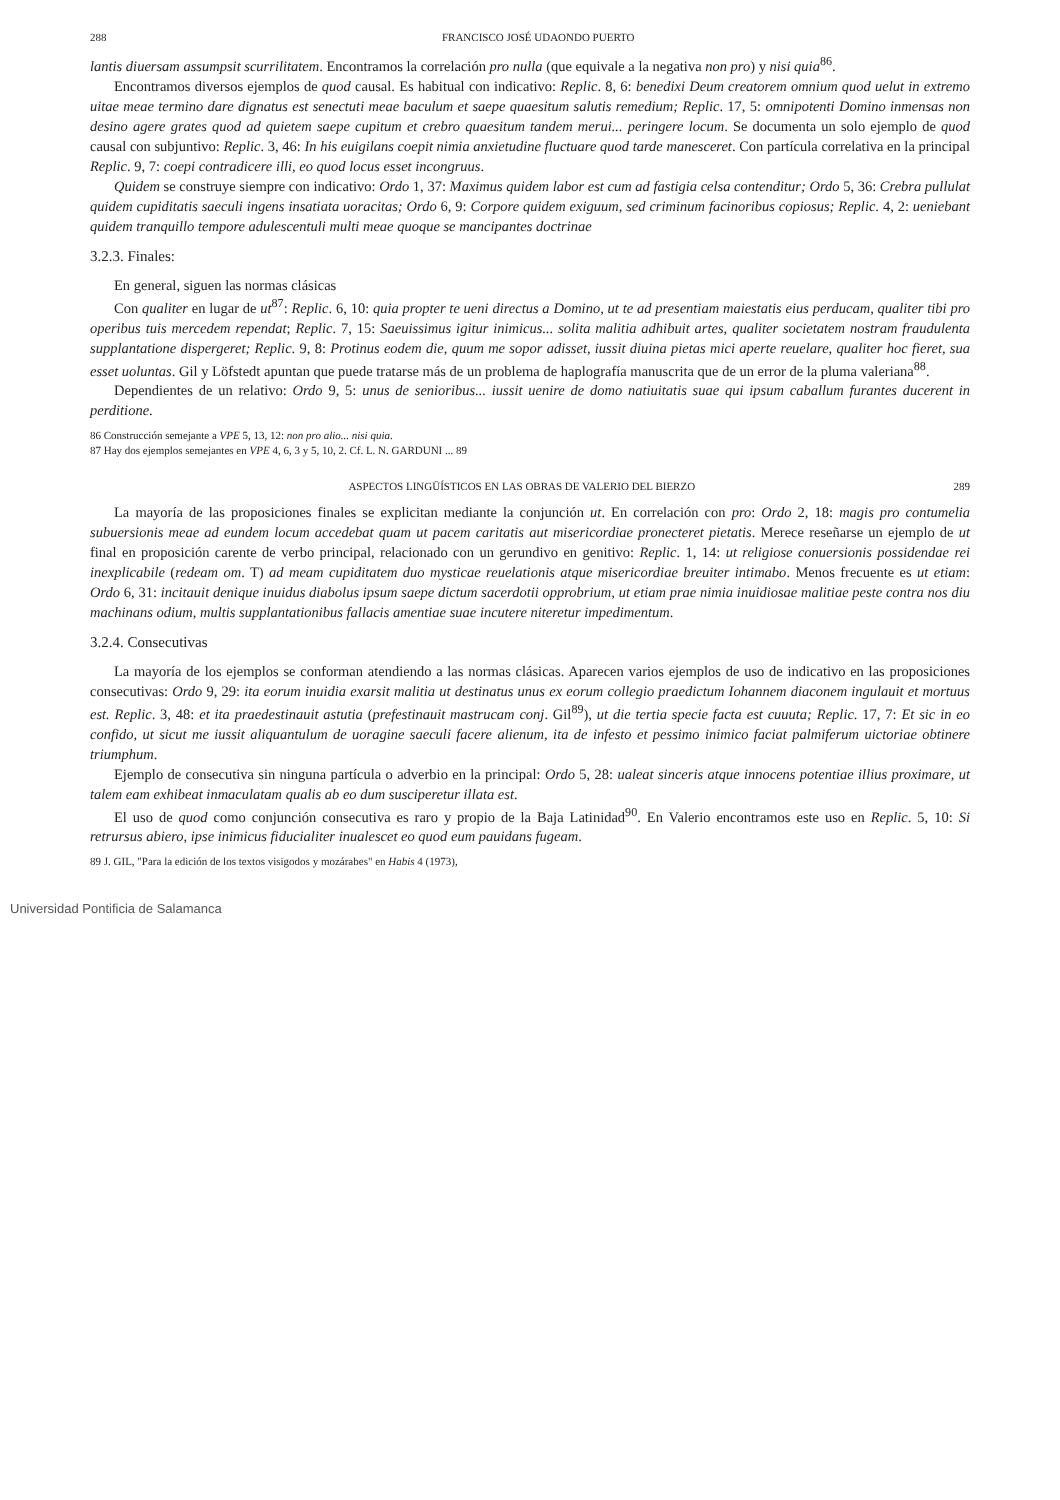288 FRANCISCO JOSÉ UDAONDO PUERTO
lantis diuersam assumpsit scurrilitatem. Encontramos la correlación pro nulla (que equivale a la negativa non pro) y nisi quia<sup>86</sup>.
Encontramos diversos ejemplos de quod causal. Es habitual con indicativo: Replic. 8, 6: benedixi Deum creatorem omnium quod uelut in extremo uitae meae termino dare dignatus est senectuti meae baculum et saepe quaesitum salutis remedium; Replic. 17, 5: omnipotenti Domino inmensas non desino agere grates quod ad quietem saepe cupitum et crebro quaesitum tandem merui... peringere locum. Se documenta un solo ejemplo de quod causal con subjuntivo: Replic. 3, 46: In his euigilans coepit nimia anxietudine fluctuare quod tarde manesceret. Con partícula correlativa en la principal Replic. 9, 7: coepi contradicere illi, eo quod locus esset incongruus.
Quidem se construye siempre con indicativo: Ordo 1, 37: Maximus quidem labor est cum ad fastigia celsa contenditur; Ordo 5, 36: Crebra pullulat quidem cupiditatis saeculi ingens insatiata uoracitas; Ordo 6, 9: Corpore quidem exiguum, sed criminum facinoribus copiosus; Replic. 4, 2: ueniebant quidem tranquillo tempore adulescentuli multi meae quoque se mancipantes doctrinae
3.2.3. Finales:
En general, siguen las normas clásicas
Con qualiter en lugar de ut<sup>87</sup>: Replic. 6, 10: quia propter te ueni directus a Domino, ut te ad presentiam maiestatis eius perducam, qualiter tibi pro operibus tuis mercedem rependat; Replic. 7, 15: Saeuissimus igitur inimicus... solita malitia adhibuit artes, qualiter societatem nostram fraudulenta supplantatione dispergeret; Replic. 9, 8: Protinus eodem die, quum me sopor adisset, iussit diuina pietas mici aperte reuelare, qualiter hoc fieret, sua esset uoluntas. Gil y Löfstedt apuntan que puede tratarse más de un problema de haplografía manuscrita que de un error de la pluma valeriana<sup>88</sup>.
Dependientes de un relativo: Ordo 9, 5: unus de senioribus... iussit uenire de domo natiuitatis suae qui ipsum caballum furantes ducerent in perditione.
86 Construcción semejante a VPE 5, 13, 12: non pro alio... nisi quia.
87 Hay dos ejemplos semejantes en VPE 4, 6, 3 y 5, 10, 2. Cf. L. N. GARDUNI ... 89
ASPECTOS LINGÜÍSTICOS EN LAS OBRAS DE VALERIO DEL BIERZO 289
La mayoría de las proposiciones finales se explicitan mediante la conjunción ut. En correlación con pro: Ordo 2, 18: magis pro contumelia subuersionis meae ad eundem locum accedebat quam ut pacem caritatis aut misericordiae pronecteret pietatis. Merece reseñarse un ejemplo de ut final en proposición carente de verbo principal, relacionado con un gerundivo en genitivo: Replic. 1, 14: ut religiose conuersionis possidendae rei inexplicabile (redeam om. T) ad meam cupiditatem duo mysticae reuelationis atque misericordiae breuiter intimabo. Menos frecuente es ut etiam: Ordo 6, 31: incitauit denique inuidus diabolus ipsum saepe dictum sacerdotii opprobrium, ut etiam prae nimia inuidiosae malitiae peste contra nos diu machinans odium, multis supplantationibus fallacis amentiae suae incutere niteretur impedimentum.
3.2.4. Consecutivas
La mayoría de los ejemplos se conforman atendiendo a las normas clásicas. Aparecen varios ejemplos de uso de indicativo en las proposiciones consecutivas: Ordo 9, 29: ita eorum inuidia exarsit malitia ut destinatus unus ex eorum collegio praedictum Iohannem diaconem ingulauit et mortuus est. Replic. 3, 48: et ita praedestinauit astutia (prefestinauit mastrucam conj. Gil<sup>89</sup>), ut die tertia specie facta est cuuuta; Replic. 17, 7: Et sic in eo confido, ut sicut me iussit aliquantulum de uoragine saeculi facere alienum, ita de infesto et pessimo inimico faciat palmiferum uictoriae obtinere triumphum.
Ejemplo de consecutiva sin ninguna partícula o adverbio en la principal: Ordo 5, 28: ualeat sinceris atque innocens potentiae illius proximare, ut talem eam exhibeat inmaculatam qualis ab eo dum susciperetur illata est.
El uso de quod como conjunción consecutiva es raro y propio de la Baja Latinidad<sup>90</sup>. En Valerio encontramos este uso en Replic. 5, 10: Si retrursus abiero, ipse inimicus fiducialiter inualescet eo quod eum pauidans fugeam.
89 J. GIL, "Para la edición de los textos visigodos y mozárabes" en Habis 4 (1973),
Universidad Pontificia de Salamanca